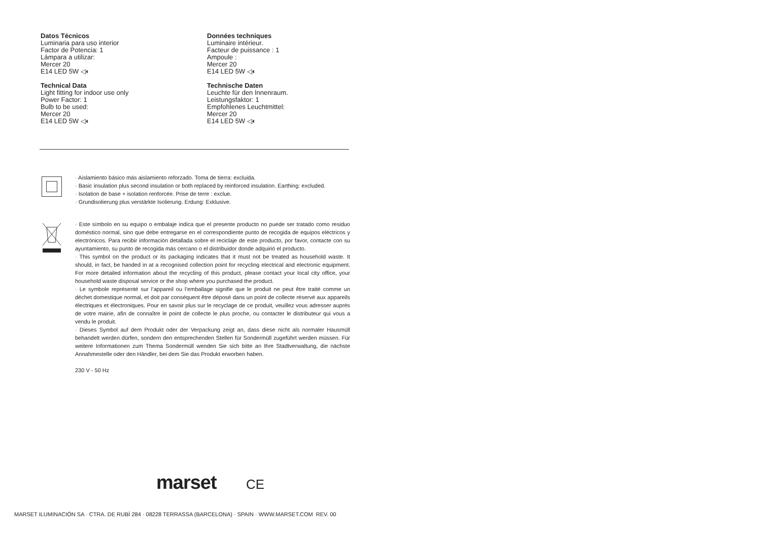Datos Técnicos
Luminaria para uso interior
Factor de Potencia: 1
Lámpara a utilizar:
Mercer 20
E14 LED 5W ◁◐
Données techniques
Luminaire intérieur.
Facteur de puissance : 1
Ampoule :
Mercer 20
E14 LED 5W ◁◐
Technical Data
Light fitting for indoor use only
Power Factor: 1
Bulb to be used:
Mercer 20
E14 LED 5W ◁◐
Technische Daten
Leuchte für den Innenraum.
Leistungsfaktor: 1
Empfohlenes Leuchtmittel:
Mercer 20
E14 LED 5W ◁◐
· Aislamiento básico más aislamiento reforzado. Toma de tierra: excluida.
· Basic insulation plus second insulation or both replaced by reinforced insulation. Earthing: excluded.
· Isolation de base + isolation renforcée. Prise de terre : exclue.
· Grundisolierung plus verstärkte Isolierung. Erdung: Exklusive.
· Este símbolo en su equipo o embalaje indica que el presente producto no puede ser tratado como residuo doméstico normal, sino que debe entregarse en el correspondiente punto de recogida de equipos eléctricos y electrónicos. Para recibir información detallada sobre el reciclaje de este producto, por favor, contacte con su ayuntamiento, su punto de recogida más cercano o el distribuidor donde adquirió el producto.
· This symbol on the product or its packaging indicates that it must not be treated as household waste. It should, in fact, be handed in at a recognised collection point for recycling electrical and electronic equipment. For more detailed information about the recycling of this product, please contact your local city office, your household waste disposal service or the shop where you purchased the product.
· Le symbole représenté sur l’appareil ou l’emballage signifie que le produit ne peut être traité comme un déchet domestique normal, et doit par conséquent être déposé dans un point de collecte réservé aux appareils électriques et électroniques. Pour en savoir plus sur le recyclage de ce produit, veuillez vous adresser auprès de votre mairie, afin de connaître le point de collecte le plus proche, ou contacter le distributeur qui vous a vendu le produit.
· Dieses Symbol auf dem Produkt oder der Verpackung zeigt an, dass diese nicht als normaler Hausmüll behandelt werden dürfen, sondern den entsprechenden Stellen für Sondermüll zugeführt werden müssen. Für weitere Informationen zum Thema Sondermüll wenden Sie sich bitte an Ihre Stadtverwaltung, die nächste Annahmestelle oder den Händler, bei dem Sie das Produkt erworben haben.
230 V - 50 Hz
marset CE
MARSET ILUMINACIÓN SA · CTRA. DE RUBÍ 284 · 08228 TERRASSA (BARCELONA) · SPAIN · WWW.MARSET.COM REV. 00